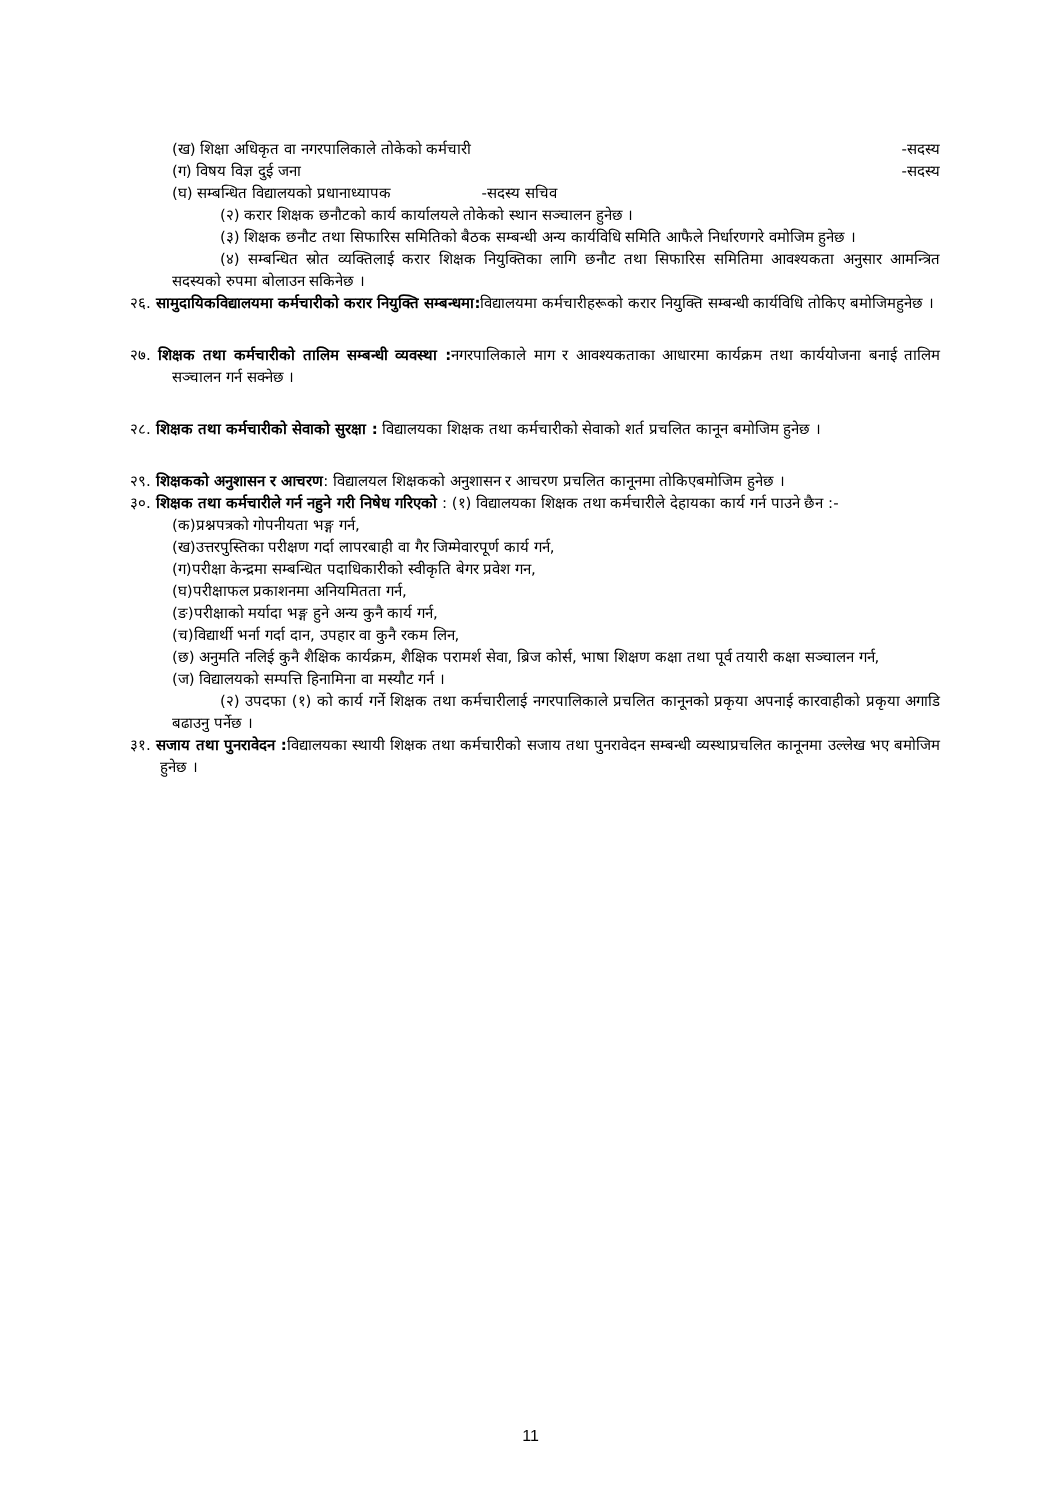(ख) शिक्षा अधिकृत वा नगरपालिकाले तोकेको कर्मचारी -सदस्य
(ग) विषय विज्ञ दुई जना -सदस्य
(घ) सम्बन्धित विद्यालयको प्रधानाध्यापक -सदस्य सचिव
(२) करार शिक्षक छनौटको कार्य कार्यालयले तोकेको स्थान सञ्चालन हुनेछ ।
(३) शिक्षक छनौट तथा सिफारिस समितिको बैठक सम्बन्धी अन्य कार्यविधि समिति आफैले निर्धारणगरे वमोजिम हुनेछ ।
(४) सम्बन्धित स्रोत व्यक्तिलाई करार शिक्षक नियुक्तिका लागि छनौट तथा सिफारिस समितिमा आवश्यकता अनुसार आमन्त्रित सदस्यको रुपमा बोलाउन सकिनेछ ।
२६. सामुदायिकविद्यालयमा कर्मचारीको करार नियुक्ति सम्बन्धमा: विद्यालयमा कर्मचारीहरूको करार नियुक्ति सम्बन्धी कार्यविधि तोकिए बमोजिमहुनेछ ।
२७. शिक्षक तथा कर्मचारीको तालिम सम्बन्धी व्यवस्था : नगरपालिकाले माग र आवश्यकताका आधारमा कार्यक्रम तथा कार्ययोजना बनाई तालिम सञ्चालन गर्न सक्नेछ ।
२८. शिक्षक तथा कर्मचारीको सेवाको सुरक्षा : विद्यालयका शिक्षक तथा कर्मचारीको सेवाको शर्त प्रचलित कानून बमोजिम हुनेछ ।
२९. शिक्षकको अनुशासन र आचरण: विद्यालयल शिक्षकको अनुशासन र आचरण प्रचलित कानूनमा तोकिएबमोजिम हुनेछ ।
३०. शिक्षक तथा कर्मचारीले गर्न नहुने गरी निषेध गरिएको : (१) विद्यालयका शिक्षक तथा कर्मचारीले देहायका कार्य गर्न पाउने छैन :-
(क)प्रश्नपत्रको गोपनीयता भङ्ग गर्न,
(ख)उत्तरपुस्तिका परीक्षण गर्दा लापरबाही वा गैर जिम्मेवारपूर्ण कार्य गर्न,
(ग)परीक्षा केन्द्रमा सम्बन्धित पदाधिकारीको स्वीकृति बेगर प्रवेश गन,
(घ)परीक्षाफल प्रकाशनमा अनियमितता गर्न,
(ङ)परीक्षाको मर्यादा भङ्ग हुने अन्य कुनै कार्य गर्न,
(च)विद्यार्थी भर्ना गर्दा दान, उपहार वा कुनै रकम लिन,
(छ) अनुमति नलिई कुनै शैक्षिक कार्यक्रम, शैक्षिक परामर्श सेवा, ब्रिज कोर्स, भाषा शिक्षण कक्षा तथा पूर्व तयारी कक्षा सञ्चालन गर्न,
(ज) विद्यालयको सम्पत्ति हिनामिना वा मस्यौट गर्न ।
(२) उपदफा (१) को कार्य गर्ने शिक्षक तथा कर्मचारीलाई नगरपालिकाले प्रचलित कानूनको प्रकृया अपनाई कारवाहीको प्रकृया अगाडि बढाउनु पर्नेछ ।
३१. सजाय तथा पुनरावेदन : विद्यालयका स्थायी शिक्षक तथा कर्मचारीको सजाय तथा पुनरावेदन सम्बन्धी व्यस्थाप्रचलित कानूनमा उल्लेख भए बमोजिम हुनेछ ।
11